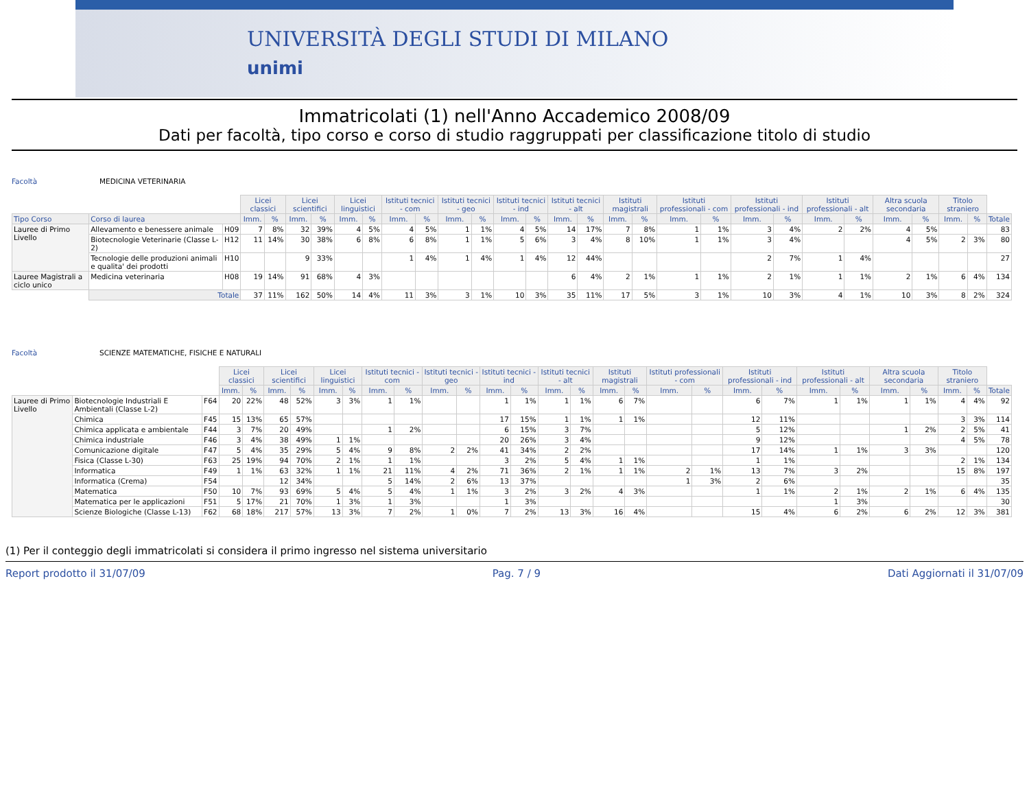UNIVERSITÀ DEGLI STUDI DI MILANO
unimi
Immatricolati (1) nell'Anno Accademico 2008/09
Dati per facoltà, tipo corso e corso di studio raggruppati per classificazione titolo di studio
Facoltà MEDICINA VETERINARIA
| | | | Licei classici | | Licei scientifici | | Licei linguistici | | Istituti tecnici - com | | Istituti tecnici - geo | | Istituti tecnici - ind | | Istituti tecnici - alt | | Istituti magistrali | | Istituti professionali - com | | Istituti professionali - ind | | Istituti professionali - alt | | Altra scuola secondaria | | Titolo straniero | | |
| Tipo Corso | Corso di laurea | | Imm. | % | Imm. | % | Imm. | % | Imm. | % | Imm. | % | Imm. | % | Imm. | % | Imm. | % | Imm. | % | Imm. | % | Imm. | % | Imm. | % | Imm. | % | Totale |
| Lauree di Primo Livello | Allevamento e benessere animale | H09 | 7 | 8% | 32 | 39% | 4 | 5% | 4 | 5% | 1 | 1% | 4 | 5% | 14 | 17% | 7 | 8% | 1 | 1% | 3 | 4% | 2 | 2% | 4 | 5% | | | 83 |
| | Biotecnologie Veterinarie (Classe L-2) | H12 | 11 | 14% | 30 | 38% | 6 | 8% | 6 | 8% | 1 | 1% | 5 | 6% | 3 | 4% | 8 | 10% | 1 | 1% | 3 | 4% | | | 4 | 5% | 2 | 3% | 80 |
| | Tecnologie delle produzioni animali e qualita' dei prodotti | H10 | | | 9 | 33% | | | 1 | 4% | 1 | 4% | 1 | 4% | 12 | 44% | | | | | 2 | 7% | 1 | 4% | | | | | 27 |
| Lauree Magistrali a ciclo unico | Medicina veterinaria | H08 | 19 | 14% | 91 | 68% | 4 | 3% | | | | | | | 6 | 4% | 2 | 1% | 1 | 1% | 2 | 1% | 1 | 1% | 2 | 1% | 6 | 4% | 134 |
| | Totale | | 37 | 11% | 162 | 50% | 14 | 4% | 11 | 3% | 3 | 1% | 10 | 3% | 35 | 11% | 17 | 5% | 3 | 1% | 10 | 3% | 4 | 1% | 10 | 3% | 8 | 2% | 324 |
Facoltà SCIENZE MATEMATICHE, FISICHE E NATURALI
| | | | Licei classici | | Licei scientifici | | Licei linguistici | | Istituti tecnici - com | | Istituti tecnici - geo | | Istituti tecnici - ind | | Istituti tecnici - alt | | Istituti magistrali | | Istituti professionali - com | | Istituti professionali - ind | | Istituti professionali - alt | | Altra scuola secondaria | | Titolo straniero | | |
| | | | Imm. | % | Imm. | % | Imm. | % | Imm. | % | Imm. | % | Imm. | % | Imm. | % | Imm. | % | Imm. | % | Imm. | % | Imm. | % | Imm. | % | Imm. | % | Totale |
| Lauree di Primo Livello | Biotecnologie Industriali E Ambientali (Classe L-2) | F64 | 20 | 22% | 48 | 52% | 3 | 3% | 1 | 1% | | | 1 | 1% | 1 | 1% | 6 | 7% | | | 6 | 7% | 1 | 1% | 1 | 1% | 4 | 4% | 92 |
| | Chimica | F45 | 15 | 13% | 65 | 57% | | | | | | | 17 | 15% | 1 | 1% | 1 | 1% | | | 12 | 11% | | | | | 3 | 3% | 114 |
| | Chimica applicata e ambientale | F44 | 3 | 7% | 20 | 49% | | | 1 | 2% | | | 6 | 15% | 3 | 7% | | | | | 5 | 12% | | | 1 | 2% | 2 | 5% | 41 |
| | Chimica industriale | F46 | 3 | 4% | 38 | 49% | 1 | 1% | | | | | 20 | 26% | 3 | 4% | | | | | 9 | 12% | | | | | 4 | 5% | 78 |
| | Comunicazione digitale | F47 | 5 | 4% | 35 | 29% | 5 | 4% | 9 | 8% | 2 | 2% | 41 | 34% | 2 | 2% | | | | | 17 | 14% | 1 | 1% | 3 | 3% | | | 120 |
| | Fisica (Classe L-30) | F63 | 25 | 19% | 94 | 70% | 2 | 1% | 1 | 1% | | | 3 | 2% | 5 | 4% | 1 | 1% | | | 1 | 1% | | | | | 2 | 1% | 134 |
| | Informatica | F49 | 1 | 1% | 63 | 32% | 1 | 1% | 21 | 11% | 4 | 2% | 71 | 36% | 2 | 1% | 1 | 1% | 2 | 1% | 13 | 7% | 3 | 2% | | | 15 | 8% | 197 |
| | Informatica (Crema) | F54 | | | 12 | 34% | | | 5 | 14% | 2 | 6% | 13 | 37% | | | | | 1 | 3% | 2 | 6% | | | | | | | 35 |
| | Matematica | F50 | 10 | 7% | 93 | 69% | 5 | 4% | 5 | 4% | 1 | 1% | 3 | 2% | 3 | 2% | 4 | 3% | | | 1 | 1% | 2 | 1% | 2 | 1% | 6 | 4% | 135 |
| | Matematica per le applicazioni | F51 | 5 | 17% | 21 | 70% | 1 | 3% | 1 | 3% | | | 1 | 3% | | | | | | | | | 1 | 3% | | | | | 30 |
| | Scienze Biologiche (Classe L-13) | F62 | 68 | 18% | 217 | 57% | 13 | 3% | 7 | 2% | 1 | 0% | 7 | 2% | 13 | 3% | 16 | 4% | | | 15 | 4% | 6 | 2% | 6 | 2% | 12 | 3% | 381 |
(1) Per il conteggio degli immatricolati si considera il primo ingresso nel sistema universitario
Report prodotto il 31/07/09 Pag. 7 / 9 Dati Aggiornati il 31/07/09